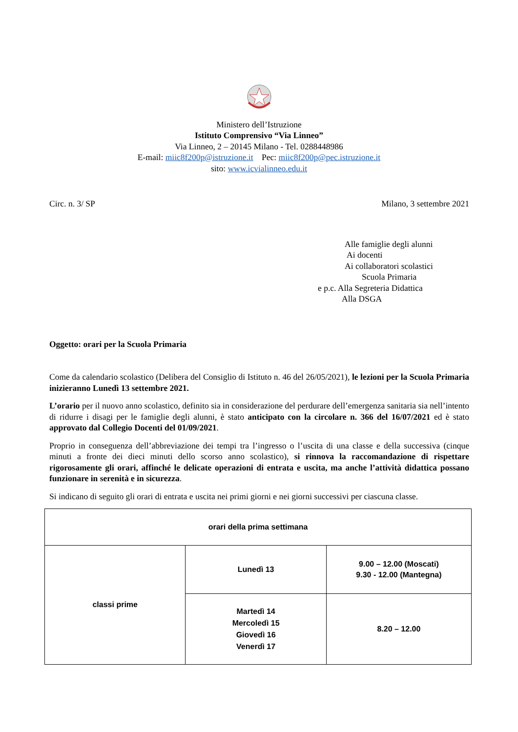Ministero dell’Istruzione
Istituto Comprensivo “Via Linneo”
Via Linneo, 2 – 20145 Milano - Tel. 0288448986
E-mail: miic8f200p@istruzione.it Pec: miic8f200p@pec.istruzione.it
sito: www.icvialinneo.edu.it
Circ. n. 3/ SP Milano, 3 settembre 2021
Alle famiglie degli alunni
Ai docenti
Ai collaboratori scolastici
Scuola Primaria
e p.c. Alla Segreteria Didattica
Alla DSGA
Oggetto: orari per la Scuola Primaria
Come da calendario scolastico (Delibera del Consiglio di Istituto n. 46 del 26/05/2021), le lezioni per la Scuola Primaria inizieranno Lunedì 13 settembre 2021.
L’orario per il nuovo anno scolastico, definito sia in considerazione del perdurare dell’emergenza sanitaria sia nell’intento di ridurre i disagi per le famiglie degli alunni, è stato anticipato con la circolare n. 366 del 16/07/2021 ed è stato approvato dal Collegio Docenti del 01/09/2021.
Proprio in conseguenza dell’abbreviazione dei tempi tra l’ingresso o l’uscita di una classe e della successiva (cinque minuti a fronte dei dieci minuti dello scorso anno scolastico), si rinnova la raccomandazione di rispettare rigorosamente gli orari, affinché le delicate operazioni di entrata e uscita, ma anche l’attività didattica possano funzionare in serenità e in sicurezza.
Si indicano di seguito gli orari di entrata e uscita nei primi giorni e nei giorni successivi per ciascuna classe.
| orari della prima settimana | | |
| classi prime | Lunedì 13 | 9.00 – 12.00 (Moscati) 9.30 - 12.00 (Mantegna) |
| | Martedì 14 Mercoledì 15 Giovedì 16 Venerdì 17 | 8.20 – 12.00 |